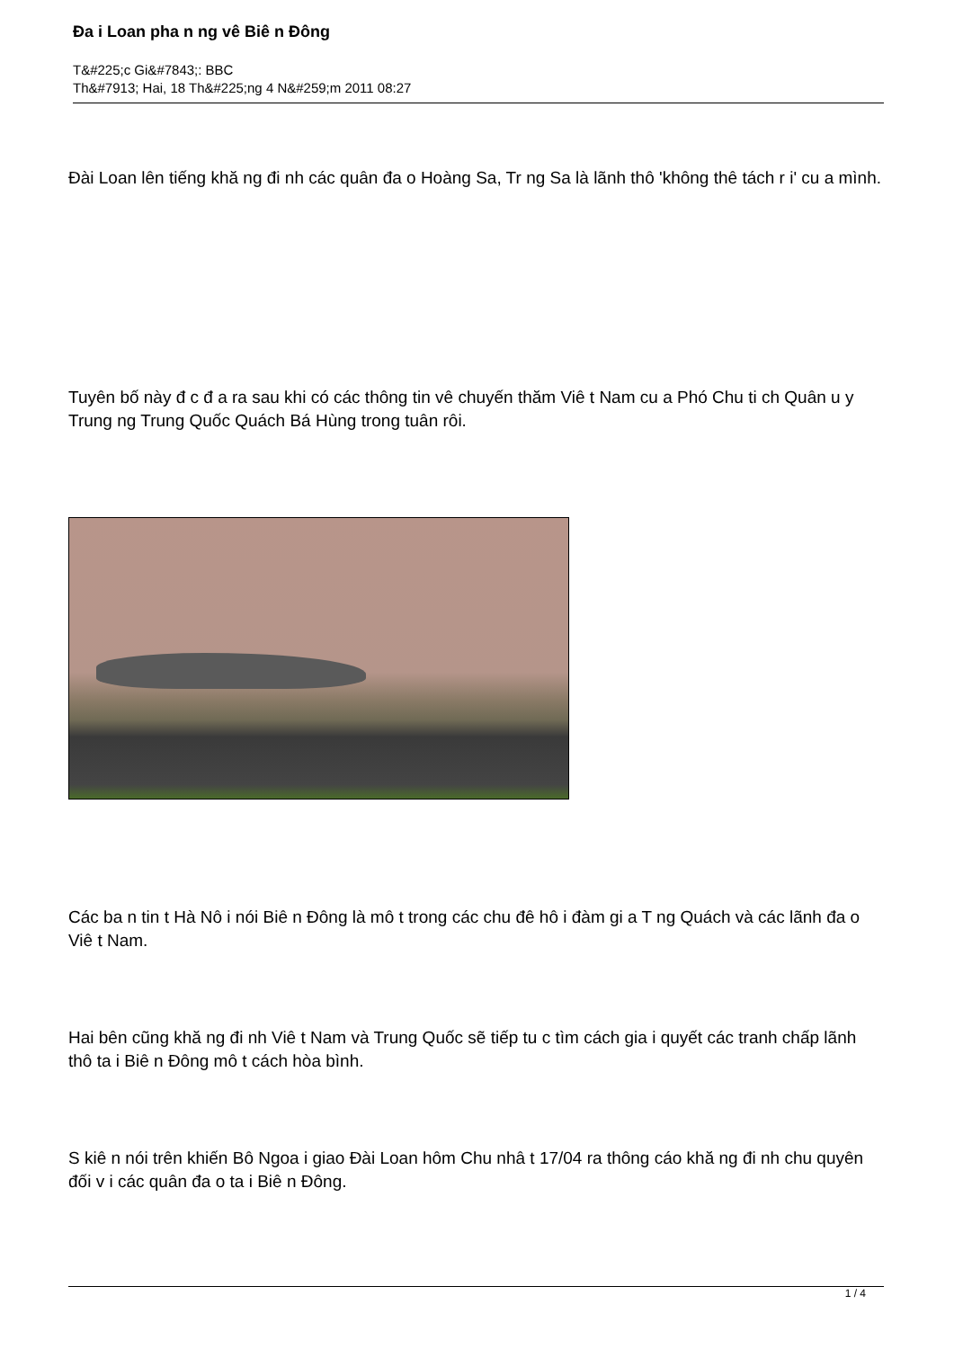Đa i Loan pha n ng vê Biê n Đông
T&#225;c Gi&#7843;: BBC
Th&#7913; Hai, 18 Th&#225;ng 4 N&#259;m 2011 08:27
Đài Loan lên tiếng khă ng đi nh các quân đa o Hoàng Sa, Tr ng Sa là lãnh thô 'không thê tách r i' cu a mình.
Tuyên bố này đ c đ a ra sau khi có các thông tin vê chuyến thăm Viê t Nam cu a Phó Chu ti ch Quân u y Trung ng Trung Quốc Quách Bá Hùng trong tuân rôi.
Các ba n tin t Hà Nô i nói Biê n Đông là mô t trong các chu đê hô i đàm gi a T ng Quách và các lãnh đa o Viê t Nam.
Hai bên cũng khă ng đi nh Viê t Nam và Trung Quốc sẽ tiếp tu c tìm cách gia i quyết các tranh chấp lãnh thô ta i Biê n Đông mô t cách hòa bình.
S kiê n nói trên khiến Bô Ngoa i giao Đài Loan hôm Chu nhâ t 17/04 ra thông cáo khă ng đi nh chu quyên đối v i các quân đa o ta i Biê n Đông.
1 / 4